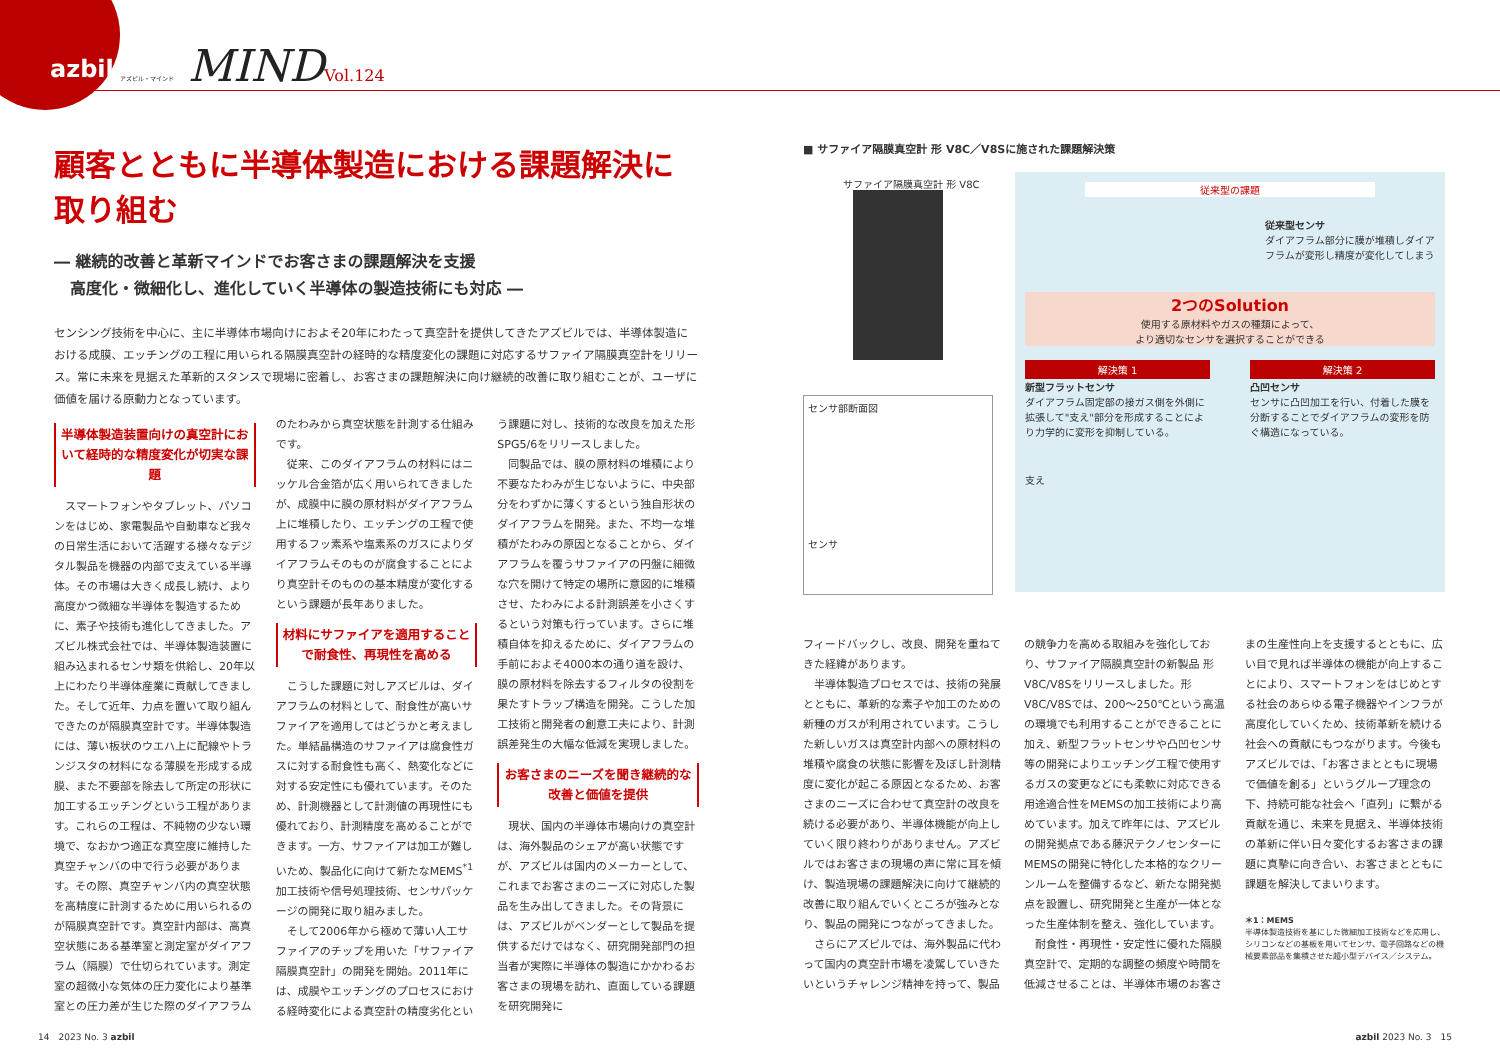azbil アズビル・マインド MINDVol.124
顧客とともに半導体製造における課題解決に取り組む
― 継続的改善と革新マインドでお客さまの課題解決を支援
　高度化・微細化し、進化していく半導体の製造技術にも対応 ―
センシング技術を中心に、主に半導体市場向けにおよそ20年にわたって真空計を提供してきたアズビルでは、半導体製造における成膜、エッチングの工程に用いられる隔膜真空計の経時的な精度変化の課題に対応するサファイア隔膜真空計をリリース。常に未来を見据えた革新的スタンスで現場に密着し、お客さまの課題解決に向け継続的改善に取り組むことが、ユーザに価値を届ける原動力となっています。
半導体製造装置向けの真空計において経時的な精度変化が切実な課題
スマートフォンやタブレット、パソコンをはじめ、家電製品や自動車など我々の日常生活において活躍する様々なデジタル製品を機器の内部で支えている半導体。その市場は大きく成長し続け、より高度かつ微細な半導体を製造するために、素子や技術も進化してきました。アズビル株式会社では、半導体製造装置に組み込まれるセンサ類を供給し、20年以上にわたり半導体産業に貢献してきました。そして近年、力点を置いて取り組んできたのが隔膜真空計です。半導体製造には、薄い板状のウエハ上に配線やトランジスタの材料になる薄膜を形成する成膜、また不要部を除去して所定の形状に加工するエッチングという工程があります。これらの工程は、不純物の少ない環境で、なおかつ適正な真空度に維持した真空チャンバの中で行う必要があります。その際、真空チャンバ内の真空状態を高精度に計測するために用いられるのが隔膜真空計です。真空計内部は、高真空状態にある基準室と測定室がダイアフラム（隔膜）で仕切られています。測定室の超微小な気体の圧力変化により基準室との圧力差が生じた際のダイアフラムのたわみから真空状態を計測する仕組みです。
従来、このダイアフラムの材料にはニッケル合金箔が広く用いられてきましたが、成膜中に膜の原材料がダイアフラム上に堆積したり、エッチングの工程で使用するフッ素系や塩素系のガスによりダイアフラムそのものが腐食することにより真空計そのものの基本精度が変化するという課題が長年ありました。
材料にサファイアを適用することで耐食性、再現性を高める
こうした課題に対しアズビルは、ダイアフラムの材料として、耐食性が高いサファイアを適用してはどうかと考えました。単結晶構造のサファイアは腐食性ガスに対する耐食性も高く、熱変化などに対する安定性にも優れています。そのため、計測機器として計測値の再現性にも優れており、計測精度を高めることができます。一方、サファイアは加工が難しいため、製品化に向けて新たなMEMS<sup>*1</sup>加工技術や信号処理技術、センサパッケージの開発に取り組みました。
そして2006年から極めて薄い人工サファイアのチップを用いた「サファイア隔膜真空計」の開発を開始。2011年には、成膜やエッチングのプロセスにおける経時変化による真空計の精度劣化という課題に対し、技術的な改良を加えた形SPG5/6をリリースしました。
同製品では、膜の原材料の堆積により不要なたわみが生じないように、中央部分をわずかに薄くするという独自形状のダイアフラムを開発。また、不均一な堆積がたわみの原因となることから、ダイアフラムを覆うサファイアの円盤に細微な穴を開けて特定の場所に意図的に堆積させ、たわみによる計測誤差を小さくするという対策も行っています。さらに堆積自体を抑えるために、ダイアフラムの手前におよそ4000本の通り道を設け、膜の原材料を除去するフィルタの役割を果たすトラップ構造を開発。こうした加工技術と開発者の創意工夫により、計測誤差発生の大幅な低減を実現しました。
お客さまのニーズを聞き継続的な改善と価値を提供
現状、国内の半導体市場向けの真空計は、海外製品のシェアが高い状態ですが、アズビルは国内のメーカーとして、これまでお客さまのニーズに対応した製品を生み出してきました。その背景には、アズビルがベンダーとして製品を提供するだけではなく、研究開発部門の担当者が実際に半導体の製造にかかわるお客さまの現場を訪れ、直面している課題を研究開発に
■ サファイア隔膜真空計 形 V8C／V8Sに施された課題解決策
サファイア隔膜真空計 形 V8C
センサ部断面図
センサ
従来型の課題
従来型センサ
ダイアフラム部分に膜が堆積しダイアフラムが変形し精度が変化してしまう
2つのSolution
使用する原材料やガスの種類によって、
より適切なセンサを選択することができる
解決策 1
新型フラットセンサ
ダイアフラム固定部の接ガス側を外側に拡張して"支え"部分を形成することにより力学的に変形を抑制している。
支え
解決策 2
凸凹センサ
センサに凸凹加工を行い、付着した膜を分断することでダイアフラムの変形を防ぐ構造になっている。
フィードバックし、改良、開発を重ねてきた経緯があります。
半導体製造プロセスでは、技術の発展とともに、革新的な素子や加工のための新種のガスが利用されています。こうした新しいガスは真空計内部への原材料の堆積や腐食の状態に影響を及ぼし計測精度に変化が起こる原因となるため、お客さまのニーズに合わせて真空計の改良を続ける必要があり、半導体機能が向上していく限り終わりがありません。アズビルではお客さまの現場の声に常に耳を傾け、製造現場の課題解決に向けて継続的改善に取り組んでいくところが強みとなり、製品の開発につながってきました。
さらにアズビルでは、海外製品に代わって国内の真空計市場を凌駕していきたいというチャレンジ精神を持って、製品の競争力を高める取組みを強化しており、サファイア隔膜真空計の新製品 形 V8C/V8Sをリリースしました。形 V8C/V8Sでは、200～250℃という高温の環境でも利用することができることに加え、新型フラットセンサや凸凹センサ等の開発によりエッチング工程で使用するガスの変更などにも柔軟に対応できる用途適合性をMEMSの加工技術により高めています。加えて昨年には、アズビルの開発拠点である藤沢テクノセンターにMEMSの開発に特化した本格的なクリーンルームを整備するなど、新たな開発拠点を設置し、研究開発と生産が一体となった生産体制を整え、強化しています。
耐食性・再現性・安定性に優れた隔膜真空計で、定期的な調整の頻度や時間を低減させることは、半導体市場のお客さまの生産性向上を支援するとともに、広い目で見れば半導体の機能が向上することにより、スマートフォンをはじめとする社会のあらゆる電子機器やインフラが高度化していくため、技術革新を続ける社会への貢献にもつながります。今後もアズビルでは、「お客さまとともに現場で価値を創る」というグループ理念の下、持続可能な社会へ「直列」に繋がる貢献を通じ、未来を見据え、半導体技術の革新に伴い日々変化するお客さまの課題に真摯に向き合い、お客さまとともに課題を解決してまいります。
＊1：MEMS
半導体製造技術を基にした微細加工技術などを応用し、シリコンなどの基板を用いてセンサ、電子回路などの機械要素部品を集積させた超小型デバイス／システム。
14　2023 No. 3 azbil azbil 2023 No. 3　15